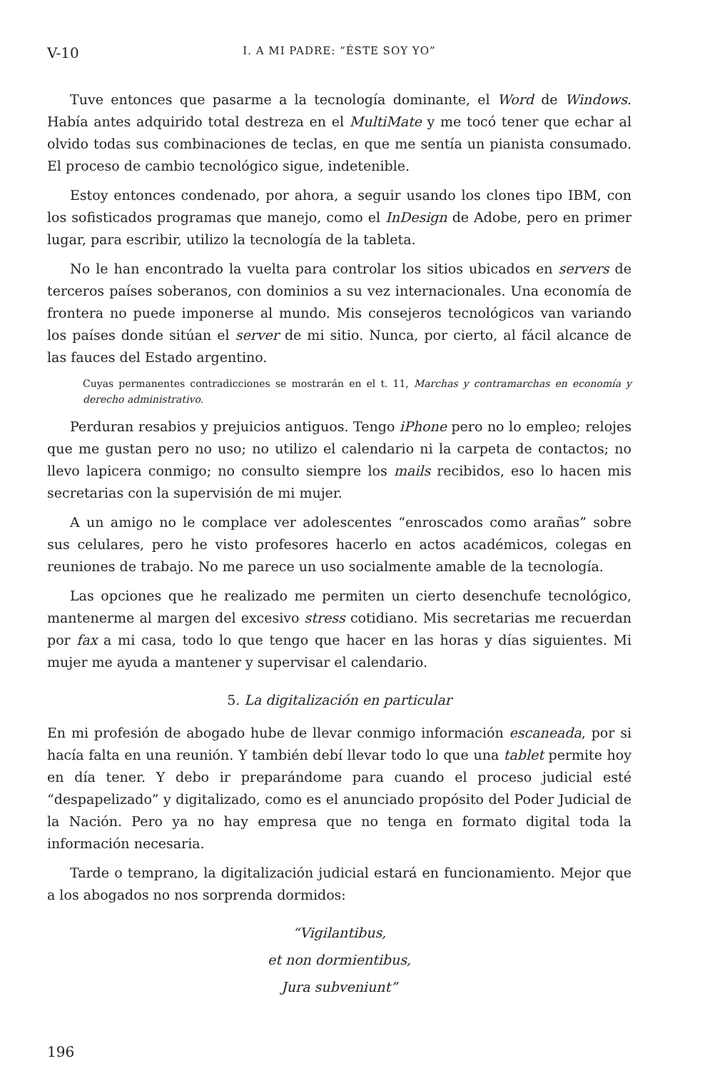V-10 I. A MI PADRE: “ÉSTE SOY YO”
Tuve entonces que pasarme a la tecnología dominante, el Word de Windows. Había antes adquirido total destreza en el MultiMate y me tocó tener que echar al olvido todas sus combinaciones de teclas, en que me sentía un pianista consumado. El proceso de cambio tecnológico sigue, indetenible.
Estoy entonces condenado, por ahora, a seguir usando los clones tipo IBM, con los sofisticados programas que manejo, como el InDesign de Adobe, pero en primer lugar, para escribir, utilizo la tecnología de la tableta.
No le han encontrado la vuelta para controlar los sitios ubicados en servers de terceros países soberanos, con dominios a su vez internacionales. Una economía de frontera no puede imponerse al mundo. Mis consejeros tecnológicos van variando los países donde sitúan el server de mi sitio. Nunca, por cierto, al fácil alcance de las fauces del Estado argentino.
Cuyas permanentes contradicciones se mostrarán en el t. 11, Marchas y contramarchas en economía y derecho administrativo.
Perduran resabios y prejuicios antiguos. Tengo iPhone pero no lo empleo; relojes que me gustan pero no uso; no utilizo el calendario ni la carpeta de contactos; no llevo lapicera conmigo; no consulto siempre los mails recibidos, eso lo hacen mis secretarias con la supervisión de mi mujer.
A un amigo no le complace ver adolescentes “enroscados como arañas” sobre sus celulares, pero he visto profesores hacerlo en actos académicos, colegas en reuniones de trabajo. No me parece un uso socialmente amable de la tecnología.
Las opciones que he realizado me permiten un cierto desenchufe tecnológico, mantenerme al margen del excesivo stress cotidiano. Mis secretarias me recuerdan por fax a mi casa, todo lo que tengo que hacer en las horas y días siguientes. Mi mujer me ayuda a mantener y supervisar el calendario.
5. La digitalización en particular
En mi profesión de abogado hube de llevar conmigo información escaneada, por si hacía falta en una reunión. Y también debí llevar todo lo que una tablet permite hoy en día tener. Y debo ir preparándome para cuando el proceso judicial esté “despapelizado” y digitalizado, como es el anunciado propósito del Poder Judicial de la Nación. Pero ya no hay empresa que no tenga en formato digital toda la información necesaria.
Tarde o temprano, la digitalización judicial estará en funcionamiento. Mejor que a los abogados no nos sorprenda dormidos:
“Vigilantibus,
et non dormientibus,
Jura subveniunt”
196